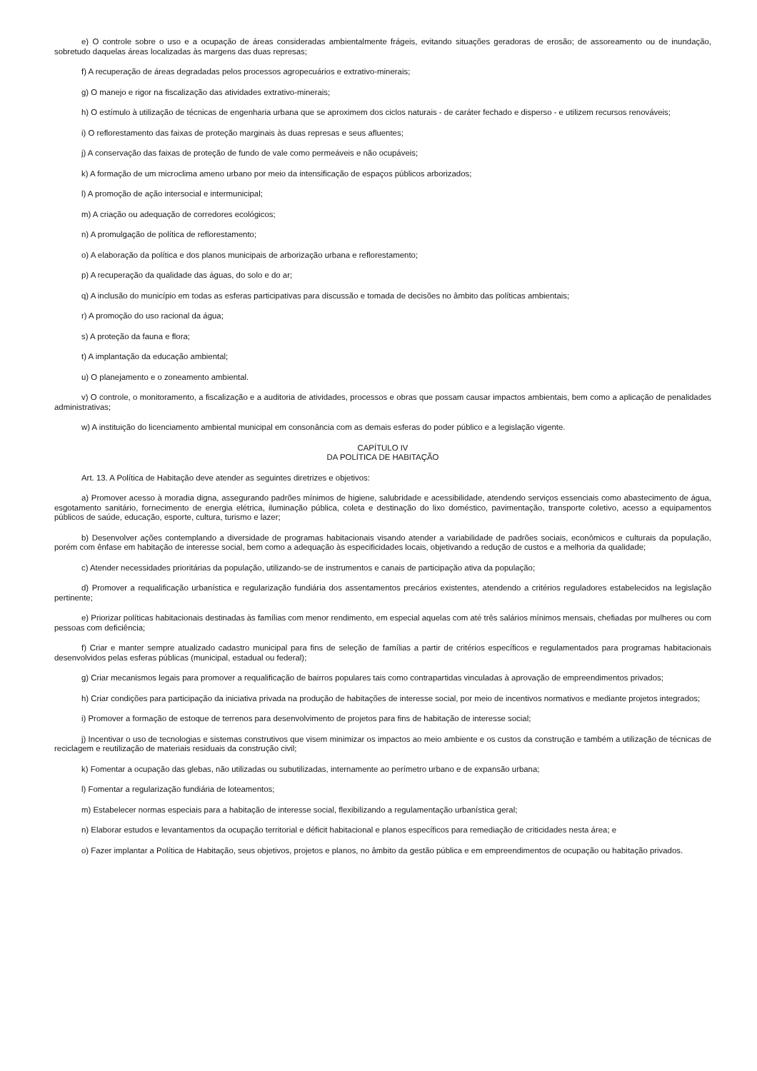e) O controle sobre o uso e a ocupação de áreas consideradas ambientalmente frágeis, evitando situações geradoras de erosão; de assoreamento ou de inundação, sobretudo daquelas áreas localizadas às margens das duas represas;
f) A recuperação de áreas degradadas pelos processos agropecuários e extrativo-minerais;
g) O manejo e rigor na fiscalização das atividades extrativo-minerais;
h) O estímulo à utilização de técnicas de engenharia urbana que se aproximem dos ciclos naturais - de caráter fechado e disperso - e utilizem recursos renováveis;
i) O reflorestamento das faixas de proteção marginais às duas represas e seus afluentes;
j) A conservação das faixas de proteção de fundo de vale como permeáveis e não ocupáveis;
k) A formação de um microclima ameno urbano por meio da intensificação de espaços públicos arborizados;
l) A promoção de ação intersocial e intermunicipal;
m) A criação ou adequação de corredores ecológicos;
n) A promulgação de política de reflorestamento;
o) A elaboração da política e dos planos municipais de arborização urbana e reflorestamento;
p) A recuperação da qualidade das águas, do solo e do ar;
q) A inclusão do município em todas as esferas participativas para discussão e tomada de decisões no âmbito das políticas ambientais;
r) A promoção do uso racional da água;
s) A proteção da fauna e flora;
t) A implantação da educação ambiental;
u) O planejamento e o zoneamento ambiental.
v) O controle, o monitoramento, a fiscalização e a auditoria de atividades, processos e obras que possam causar impactos ambientais, bem como a aplicação de penalidades administrativas;
w) A instituição do licenciamento ambiental municipal em consonância com as demais esferas do poder público e a legislação vigente.
CAPÍTULO IV
DA POLÍTICA DE HABITAÇÃO
Art. 13. A Política de Habitação deve atender as seguintes diretrizes e objetivos:
a) Promover acesso à moradia digna, assegurando padrões mínimos de higiene, salubridade e acessibilidade, atendendo serviços essenciais como abastecimento de água, esgotamento sanitário, fornecimento de energia elétrica, iluminação pública, coleta e destinação do lixo doméstico, pavimentação, transporte coletivo, acesso a equipamentos públicos de saúde, educação, esporte, cultura, turismo e lazer;
b) Desenvolver ações contemplando a diversidade de programas habitacionais visando atender a variabilidade de padrões sociais, econômicos e culturais da população, porém com ênfase em habitação de interesse social, bem como a adequação às especificidades locais, objetivando a redução de custos e a melhoria da qualidade;
c) Atender necessidades prioritárias da população, utilizando-se de instrumentos e canais de participação ativa da população;
d) Promover a requalificação urbanística e regularização fundiária dos assentamentos precários existentes, atendendo a critérios reguladores estabelecidos na legislação pertinente;
e) Priorizar políticas habitacionais destinadas às famílias com menor rendimento, em especial aquelas com até três salários mínimos mensais, chefiadas por mulheres ou com pessoas com deficiência;
f) Criar e manter sempre atualizado cadastro municipal para fins de seleção de famílias a partir de critérios específicos e regulamentados para programas habitacionais desenvolvidos pelas esferas públicas (municipal, estadual ou federal);
g) Criar mecanismos legais para promover a requalificação de bairros populares tais como contrapartidas vinculadas à aprovação de empreendimentos privados;
h) Criar condições para participação da iniciativa privada na produção de habitações de interesse social, por meio de incentivos normativos e mediante projetos integrados;
i) Promover a formação de estoque de terrenos para desenvolvimento de projetos para fins de habitação de interesse social;
j) Incentivar o uso de tecnologias e sistemas construtivos que visem minimizar os impactos ao meio ambiente e os custos da construção e também a utilização de técnicas de reciclagem e reutilização de materiais residuais da construção civil;
k) Fomentar a ocupação das glebas, não utilizadas ou subutilizadas, internamente ao perímetro urbano e de expansão urbana;
l) Fomentar a regularização fundiária de loteamentos;
m) Estabelecer normas especiais para a habitação de interesse social, flexibilizando a regulamentação urbanística geral;
n) Elaborar estudos e levantamentos da ocupação territorial e déficit habitacional e planos específicos para remediação de criticidades nesta área; e
o) Fazer implantar a Política de Habitação, seus objetivos, projetos e planos, no âmbito da gestão pública e em empreendimentos de ocupação ou habitação privados.